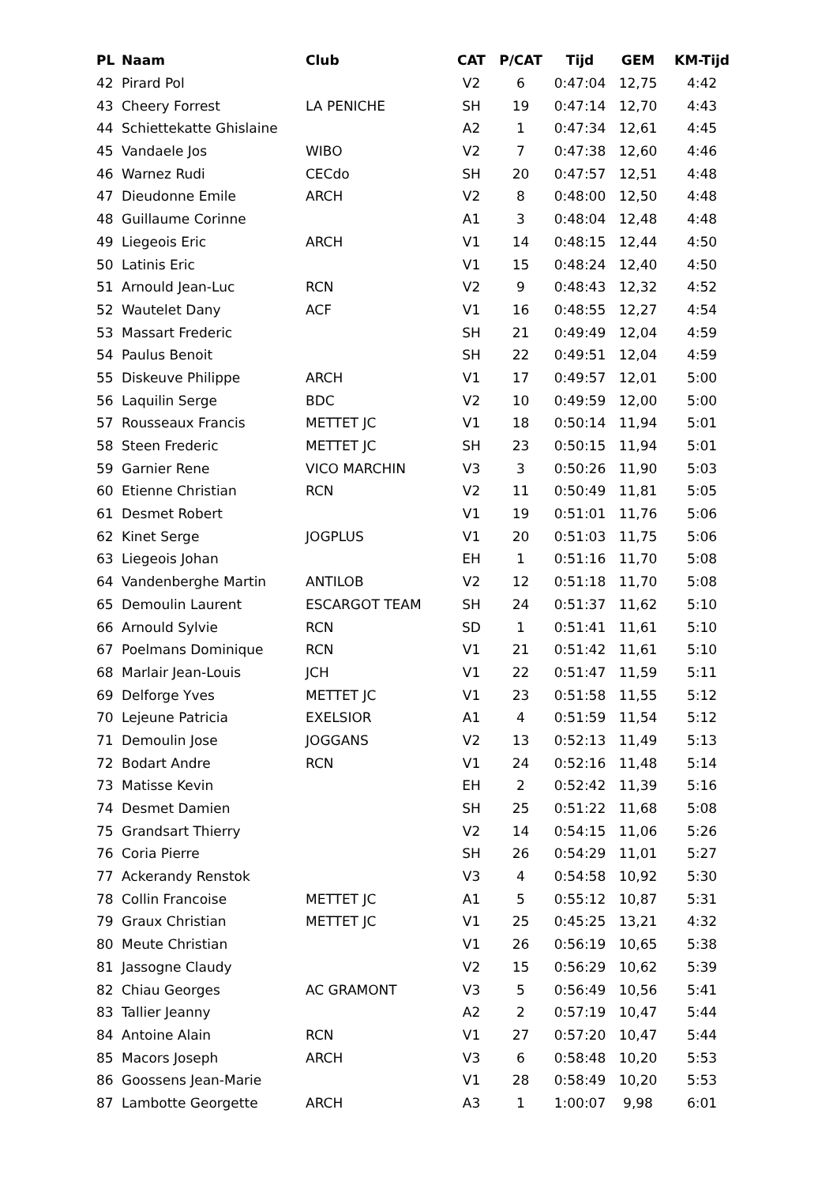| PL | Naam | Club | CAT | P/CAT | Tijd | GEM | KM-Tijd |
| --- | --- | --- | --- | --- | --- | --- | --- |
| 42 | Pirard Pol | | V2 | 6 | 0:47:04 | 12,75 | 4:42 |
| 43 | Cheery Forrest | LA PENICHE | SH | 19 | 0:47:14 | 12,70 | 4:43 |
| 44 | Schiettekatte Ghislaine | | A2 | 1 | 0:47:34 | 12,61 | 4:45 |
| 45 | Vandaele Jos | WIBO | V2 | 7 | 0:47:38 | 12,60 | 4:46 |
| 46 | Warnez Rudi | CECdo | SH | 20 | 0:47:57 | 12,51 | 4:48 |
| 47 | Dieudonne Emile | ARCH | V2 | 8 | 0:48:00 | 12,50 | 4:48 |
| 48 | Guillaume Corinne | | A1 | 3 | 0:48:04 | 12,48 | 4:48 |
| 49 | Liegeois Eric | ARCH | V1 | 14 | 0:48:15 | 12,44 | 4:50 |
| 50 | Latinis Eric | | V1 | 15 | 0:48:24 | 12,40 | 4:50 |
| 51 | Arnould Jean-Luc | RCN | V2 | 9 | 0:48:43 | 12,32 | 4:52 |
| 52 | Wautelet Dany | ACF | V1 | 16 | 0:48:55 | 12,27 | 4:54 |
| 53 | Massart Frederic | | SH | 21 | 0:49:49 | 12,04 | 4:59 |
| 54 | Paulus Benoit | | SH | 22 | 0:49:51 | 12,04 | 4:59 |
| 55 | Diskeuve Philippe | ARCH | V1 | 17 | 0:49:57 | 12,01 | 5:00 |
| 56 | Laquilin Serge | BDC | V2 | 10 | 0:49:59 | 12,00 | 5:00 |
| 57 | Rousseaux Francis | METTET JC | V1 | 18 | 0:50:14 | 11,94 | 5:01 |
| 58 | Steen Frederic | METTET JC | SH | 23 | 0:50:15 | 11,94 | 5:01 |
| 59 | Garnier Rene | VICO MARCHIN | V3 | 3 | 0:50:26 | 11,90 | 5:03 |
| 60 | Etienne Christian | RCN | V2 | 11 | 0:50:49 | 11,81 | 5:05 |
| 61 | Desmet Robert | | V1 | 19 | 0:51:01 | 11,76 | 5:06 |
| 62 | Kinet Serge | JOGPLUS | V1 | 20 | 0:51:03 | 11,75 | 5:06 |
| 63 | Liegeois Johan | | EH | 1 | 0:51:16 | 11,70 | 5:08 |
| 64 | Vandenberghe Martin | ANTILOB | V2 | 12 | 0:51:18 | 11,70 | 5:08 |
| 65 | Demoulin Laurent | ESCARGOT TEAM | SH | 24 | 0:51:37 | 11,62 | 5:10 |
| 66 | Arnould Sylvie | RCN | SD | 1 | 0:51:41 | 11,61 | 5:10 |
| 67 | Poelmans Dominique | RCN | V1 | 21 | 0:51:42 | 11,61 | 5:10 |
| 68 | Marlair Jean-Louis | JCH | V1 | 22 | 0:51:47 | 11,59 | 5:11 |
| 69 | Delforge Yves | METTET JC | V1 | 23 | 0:51:58 | 11,55 | 5:12 |
| 70 | Lejeune Patricia | EXELSIOR | A1 | 4 | 0:51:59 | 11,54 | 5:12 |
| 71 | Demoulin Jose | JOGGANS | V2 | 13 | 0:52:13 | 11,49 | 5:13 |
| 72 | Bodart Andre | RCN | V1 | 24 | 0:52:16 | 11,48 | 5:14 |
| 73 | Matisse Kevin | | EH | 2 | 0:52:42 | 11,39 | 5:16 |
| 74 | Desmet Damien | | SH | 25 | 0:51:22 | 11,68 | 5:08 |
| 75 | Grandsart Thierry | | V2 | 14 | 0:54:15 | 11,06 | 5:26 |
| 76 | Coria Pierre | | SH | 26 | 0:54:29 | 11,01 | 5:27 |
| 77 | Ackerandy Renstok | | V3 | 4 | 0:54:58 | 10,92 | 5:30 |
| 78 | Collin Francoise | METTET JC | A1 | 5 | 0:55:12 | 10,87 | 5:31 |
| 79 | Graux Christian | METTET JC | V1 | 25 | 0:45:25 | 13,21 | 4:32 |
| 80 | Meute Christian | | V1 | 26 | 0:56:19 | 10,65 | 5:38 |
| 81 | Jassogne Claudy | | V2 | 15 | 0:56:29 | 10,62 | 5:39 |
| 82 | Chiau Georges | AC GRAMONT | V3 | 5 | 0:56:49 | 10,56 | 5:41 |
| 83 | Tallier Jeanny | | A2 | 2 | 0:57:19 | 10,47 | 5:44 |
| 84 | Antoine Alain | RCN | V1 | 27 | 0:57:20 | 10,47 | 5:44 |
| 85 | Macors Joseph | ARCH | V3 | 6 | 0:58:48 | 10,20 | 5:53 |
| 86 | Goossens Jean-Marie | | V1 | 28 | 0:58:49 | 10,20 | 5:53 |
| 87 | Lambotte Georgette | ARCH | A3 | 1 | 1:00:07 | 9,98 | 6:01 |